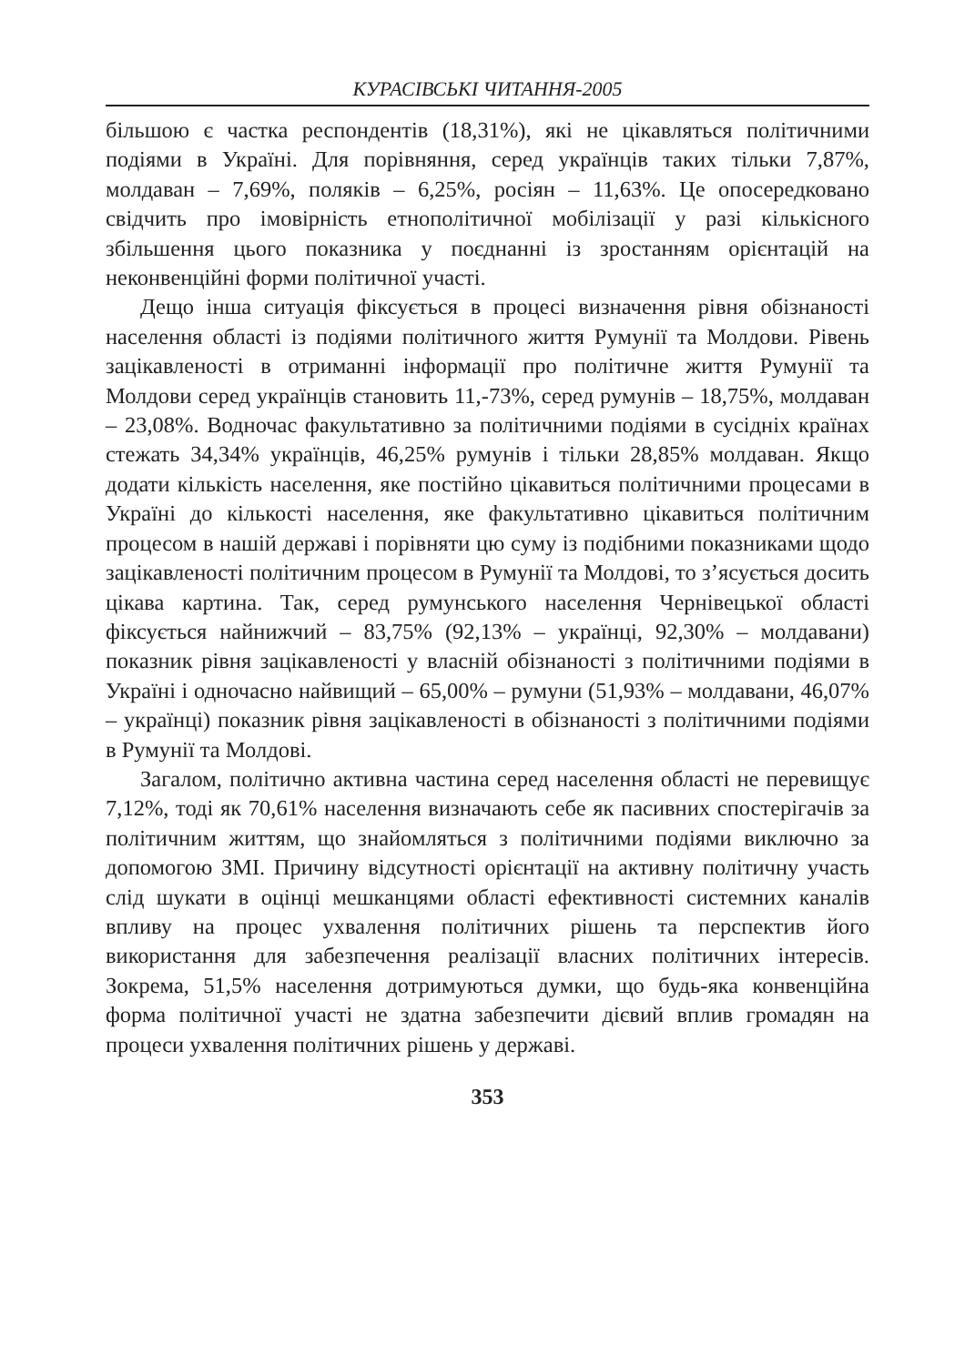КУРАСІВСЬКІ ЧИТАННЯ-2005
більшою є частка респондентів (18,31%), які не цікавляться політичними подіями в Україні. Для порівняння, серед українців таких тільки 7,87%, молдаван – 7,69%, поляків – 6,25%, росіян – 11,63%. Це опосередковано свідчить про імовірність етнополітичної мобілізації у разі кількісного збільшення цього показника у поєднанні із зростанням орієнтацій на неконвенційні форми політичної участі.
Дещо інша ситуація фіксується в процесі визначення рівня обізнаності населення області із подіями політичного життя Румунії та Молдови. Рівень зацікавленості в отриманні інформації про політичне життя Румунії та Молдови серед українців становить 11,-73%, серед румунів – 18,75%, молдаван – 23,08%. Водночас факультативно за політичними подіями в сусідніх країнах стежать 34,34% українців, 46,25% румунів і тільки 28,85% молдаван. Якщо додати кількість населення, яке постійно цікавиться політичними процесами в Україні до кількості населення, яке факультативно цікавиться політичним процесом в нашій державі і порівняти цю суму із подібними показниками щодо зацікавленості політичним процесом в Румунії та Молдові, то з’ясується досить цікава картина. Так, серед румунського населення Чернівецької області фіксується найнижчий – 83,75% (92,13% – українці, 92,30% – молдавани) показник рівня зацікавленості у власній обізнаності з політичними подіями в Україні і одночасно найвищий – 65,00% – румуни (51,93% – молдавани, 46,07% – українці) показник рівня зацікавленості в обізнаності з політичними подіями в Румунії та Молдові.
Загалом, політично активна частина серед населення області не перевищує 7,12%, тоді як 70,61% населення визначають себе як пасивних спостерігачів за політичним життям, що знайомляться з політичними подіями виключно за допомогою ЗМІ. Причину відсутності орієнтації на активну політичну участь слід шукати в оцінці мешканцями області ефективності системних каналів впливу на процес ухвалення політичних рішень та перспектив його використання для забезпечення реалізації власних політичних інтересів. Зокрема, 51,5% населення дотримуються думки, що будь-яка конвенційна форма політичної участі не здатна забезпечити дієвий вплив громадян на процеси ухвалення політичних рішень у державі.
353